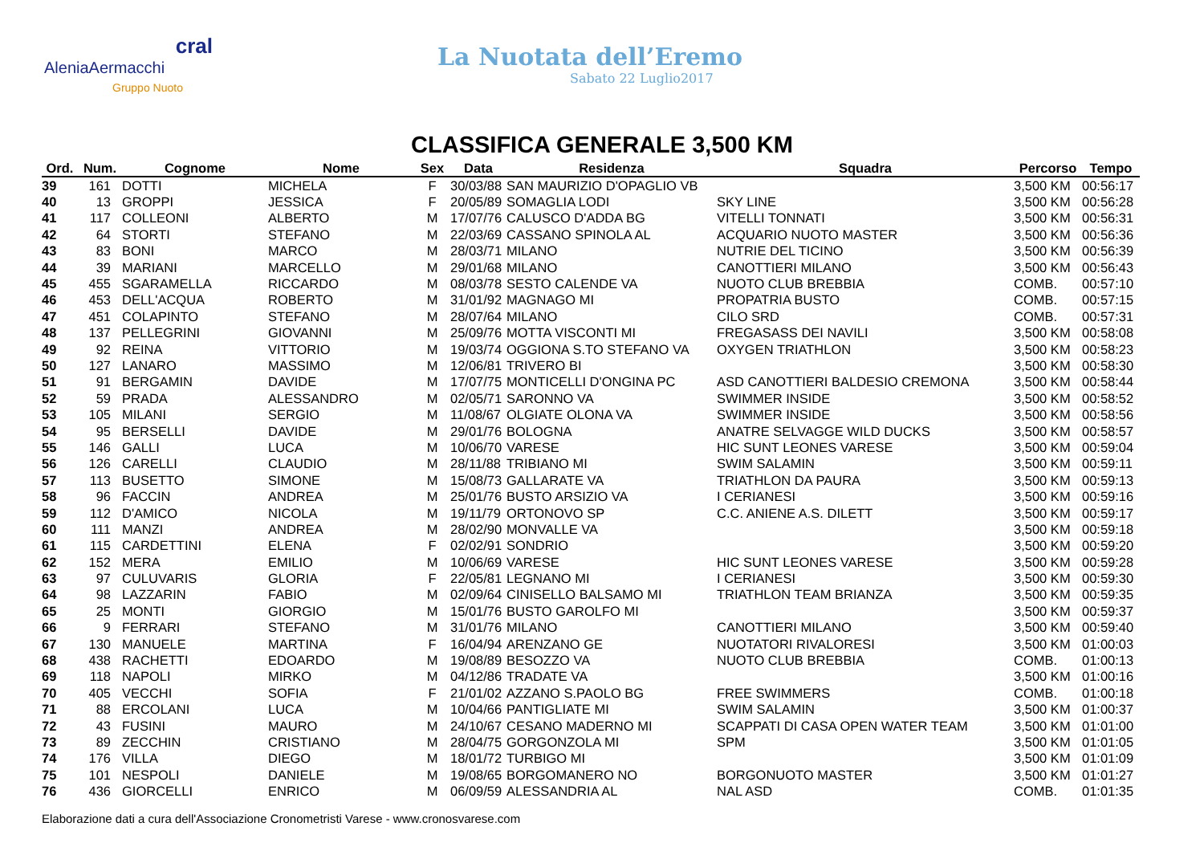cral
AleniaAermacchi
Gruppo Nuoto
La Nuotata dell’Eremo
Sabato 22 Luglio2017
CLASSIFICA GENERALE 3,500 KM
| Ord. | Num. | Cognome | Nome | Sex | Data | Residenza | Squadra | Percorso | Tempo |
| --- | --- | --- | --- | --- | --- | --- | --- | --- | --- |
| 39 | 161 | DOTTI | MICHELA | F | 30/03/88 | SAN MAURIZIO D'OPAGLIO VB | | 3,500 KM | 00:56:17 |
| 40 | 13 | GROPPI | JESSICA | F | 20/05/89 | SOMAGLIA LODI | SKY LINE | 3,500 KM | 00:56:28 |
| 41 | 117 | COLLEONI | ALBERTO | M | 17/07/76 | CALUSCO D'ADDA BG | VITELLI TONNATI | 3,500 KM | 00:56:31 |
| 42 | 64 | STORTI | STEFANO | M | 22/03/69 | CASSANO SPINOLA AL | ACQUARIO NUOTO MASTER | 3,500 KM | 00:56:36 |
| 43 | 83 | BONI | MARCO | M | 28/03/71 | MILANO | NUTRIE DEL TICINO | 3,500 KM | 00:56:39 |
| 44 | 39 | MARIANI | MARCELLO | M | 29/01/68 | MILANO | CANOTTIERI MILANO | 3,500 KM | 00:56:43 |
| 45 | 455 | SGARAMELLA | RICCARDO | M | 08/03/78 | SESTO CALENDE VA | NUOTO CLUB BREBBIA | COMB. | 00:57:10 |
| 46 | 453 | DELL'ACQUA | ROBERTO | M | 31/01/92 | MAGNAGO MI | PROPATRIA BUSTO | COMB. | 00:57:15 |
| 47 | 451 | COLAPINTO | STEFANO | M | 28/07/64 | MILANO | CILO SRD | COMB. | 00:57:31 |
| 48 | 137 | PELLEGRINI | GIOVANNI | M | 25/09/76 | MOTTA VISCONTI MI | FREGASASS DEI NAVILI | 3,500 KM | 00:58:08 |
| 49 | 92 | REINA | VITTORIO | M | 19/03/74 | OGGIONA S.TO STEFANO VA | OXYGEN TRIATHLON | 3,500 KM | 00:58:23 |
| 50 | 127 | LANARO | MASSIMO | M | 12/06/81 | TRIVERO BI | | 3,500 KM | 00:58:30 |
| 51 | 91 | BERGAMIN | DAVIDE | M | 17/07/75 | MONTICELLI D'ONGINA PC | ASD CANOTTIERI BALDESIO CREMONA | 3,500 KM | 00:58:44 |
| 52 | 59 | PRADA | ALESSANDRO | M | 02/05/71 | SARONNO VA | SWIMMER INSIDE | 3,500 KM | 00:58:52 |
| 53 | 105 | MILANI | SERGIO | M | 11/08/67 | OLGIATE OLONA VA | SWIMMER INSIDE | 3,500 KM | 00:58:56 |
| 54 | 95 | BERSELLI | DAVIDE | M | 29/01/76 | BOLOGNA | ANATRE SELVAGGE WILD DUCKS | 3,500 KM | 00:58:57 |
| 55 | 146 | GALLI | LUCA | M | 10/06/70 | VARESE | HIC SUNT LEONES VARESE | 3,500 KM | 00:59:04 |
| 56 | 126 | CARELLI | CLAUDIO | M | 28/11/88 | TRIBIANO MI | SWIM SALAMIN | 3,500 KM | 00:59:11 |
| 57 | 113 | BUSETTO | SIMONE | M | 15/08/73 | GALLARATE VA | TRIATHLON DA PAURA | 3,500 KM | 00:59:13 |
| 58 | 96 | FACCIN | ANDREA | M | 25/01/76 | BUSTO ARSIZIO VA | I CERIANESI | 3,500 KM | 00:59:16 |
| 59 | 112 | D'AMICO | NICOLA | M | 19/11/79 | ORTONOVO SP | C.C. ANIENE A.S. DILETT | 3,500 KM | 00:59:17 |
| 60 | 111 | MANZI | ANDREA | M | 28/02/90 | MONVALLE VA | | 3,500 KM | 00:59:18 |
| 61 | 115 | CARDETTINI | ELENA | F | 02/02/91 | SONDRIO | | 3,500 KM | 00:59:20 |
| 62 | 152 | MERA | EMILIO | M | 10/06/69 | VARESE | HIC SUNT LEONES VARESE | 3,500 KM | 00:59:28 |
| 63 | 97 | CULUVARIS | GLORIA | F | 22/05/81 | LEGNANO MI | I CERIANESI | 3,500 KM | 00:59:30 |
| 64 | 98 | LAZZARIN | FABIO | M | 02/09/64 | CINISELLO BALSAMO MI | TRIATHLON TEAM BRIANZA | 3,500 KM | 00:59:35 |
| 65 | 25 | MONTI | GIORGIO | M | 15/01/76 | BUSTO GAROLFO MI | | 3,500 KM | 00:59:37 |
| 66 | 9 | FERRARI | STEFANO | M | 31/01/76 | MILANO | CANOTTIERI MILANO | 3,500 KM | 00:59:40 |
| 67 | 130 | MANUELE | MARTINA | F | 16/04/94 | ARENZANO GE | NUOTATORI RIVALORESI | 3,500 KM | 01:00:03 |
| 68 | 438 | RACHETTI | EDOARDO | M | 19/08/89 | BESOZZO VA | NUOTO CLUB BREBBIA | COMB. | 01:00:13 |
| 69 | 118 | NAPOLI | MIRKO | M | 04/12/86 | TRADATE VA | | 3,500 KM | 01:00:16 |
| 70 | 405 | VECCHI | SOFIA | F | 21/01/02 | AZZANO S.PAOLO BG | FREE SWIMMERS | COMB. | 01:00:18 |
| 71 | 88 | ERCOLANI | LUCA | M | 10/04/66 | PANTIGLIATE MI | SWIM SALAMIN | 3,500 KM | 01:00:37 |
| 72 | 43 | FUSINI | MAURO | M | 24/10/67 | CESANO MADERNO MI | SCAPPATI DI CASA OPEN WATER TEAM | 3,500 KM | 01:01:00 |
| 73 | 89 | ZECCHIN | CRISTIANO | M | 28/04/75 | GORGONZOLA MI | SPM | 3,500 KM | 01:01:05 |
| 74 | 176 | VILLA | DIEGO | M | 18/01/72 | TURBIGO MI | | 3,500 KM | 01:01:09 |
| 75 | 101 | NESPOLI | DANIELE | M | 19/08/65 | BORGOMANERO NO | BORGONUOTO MASTER | 3,500 KM | 01:01:27 |
| 76 | 436 | GIORCELLI | ENRICO | M | 06/09/59 | ALESSANDRIA AL | NAL ASD | COMB. | 01:01:35 |
Elaborazione dati a cura dell'Associazione Cronometristi Varese - www.cronosvarese.com